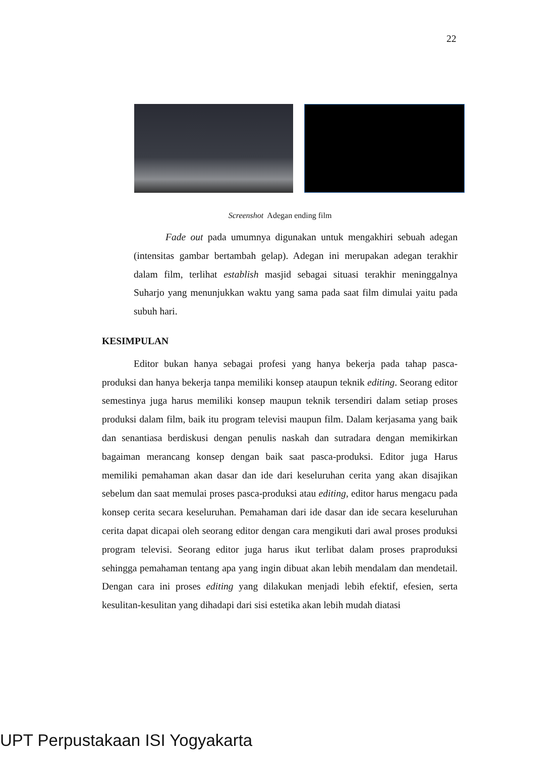22
Screenshot Adegan ending film
Fade out pada umumnya digunakan untuk mengakhiri sebuah adegan (intensitas gambar bertambah gelap). Adegan ini merupakan adegan terakhir dalam film, terlihat establish masjid sebagai situasi terakhir meninggalnya Suharjo yang menunjukkan waktu yang sama pada saat film dimulai yaitu pada subuh hari.
KESIMPULAN
Editor bukan hanya sebagai profesi yang hanya bekerja pada tahap pasca-produksi dan hanya bekerja tanpa memiliki konsep ataupun teknik editing. Seorang editor semestinya juga harus memiliki konsep maupun teknik tersendiri dalam setiap proses produksi dalam film, baik itu program televisi maupun film. Dalam kerjasama yang baik dan senantiasa berdiskusi dengan penulis naskah dan sutradara dengan memikirkan bagaiman merancang konsep dengan baik saat pasca-produksi. Editor juga Harus memiliki pemahaman akan dasar dan ide dari keseluruhan cerita yang akan disajikan sebelum dan saat memulai proses pasca-produksi atau editing, editor harus mengacu pada konsep cerita secara keseluruhan. Pemahaman dari ide dasar dan ide secara keseluruhan cerita dapat dicapai oleh seorang editor dengan cara mengikuti dari awal proses produksi program televisi. Seorang editor juga harus ikut terlibat dalam proses praproduksi sehingga pemahaman tentang apa yang ingin dibuat akan lebih mendalam dan mendetail. Dengan cara ini proses editing yang dilakukan menjadi lebih efektif, efesien, serta kesulitan-kesulitan yang dihadapi dari sisi estetika akan lebih mudah diatasi
UPT Perpustakaan ISI Yogyakarta